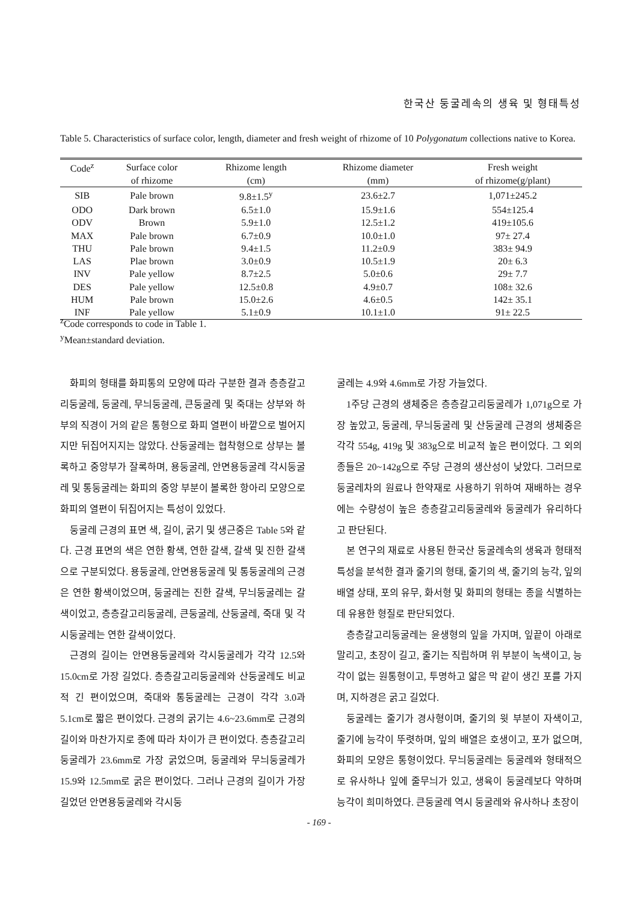한국산 둥굴레속의 생육 및 형태특성
Table 5. Characteristics of surface color, length, diameter and fresh weight of rhizome of 10 Polygonatum collections native to Korea.
| Code<sup>z</sup> | Surface color | Rhizome length | Rhizome diameter | Fresh weight |
| --- | --- | --- | --- | --- |
| | of rhizome | (cm) | (mm) | of rhizome(g/plant) |
| SIB | Pale brown | 9.8±1.5<sup>y</sup> | 23.6±2.7 | 1,071±245.2 |
| ODO | Dark brown | 6.5±1.0 | 15.9±1.6 | 554±125.4 |
| ODV | Brown | 5.9±1.0 | 12.5±1.2 | 419±105.6 |
| MAX | Pale brown | 6.7±0.9 | 10.0±1.0 | 97± 27.4 |
| THU | Pale brown | 9.4±1.5 | 11.2±0.9 | 383± 94.9 |
| LAS | Plae brown | 3.0±0.9 | 10.5±1.9 | 20± 6.3 |
| INV | Pale yellow | 8.7±2.5 | 5.0±0.6 | 29± 7.7 |
| DES | Pale yellow | 12.5±0.8 | 4.9±0.7 | 108± 32.6 |
| HUM | Pale brown | 15.0±2.6 | 4.6±0.5 | 142± 35.1 |
| INF | Pale yellow | 5.1±0.9 | 10.1±1.0 | 91± 22.5 |
<sup>z</sup> Code corresponds to code in Table 1.
<sup>y</sup> Mean±standard deviation.
화피의 형태를 화피통의 모양에 따라 구분한 결과 층층갈고리둥굴레, 둥굴레, 무늬둥굴레, 큰둥굴레 및 죽대는 상부와 하부의 직경이 거의 같은 통형으로 화피 열편이 바깥으로 벌어지지만 뒤집어지지는 않았다. 산둥굴레는 협착형으로 상부는 볼록하고 중앙부가 잘록하며, 용둥굴레, 안면용둥굴레 각시둥굴레 및 통둥굴레는 화피의 중앙 부분이 볼록한 항아리 모양으로 화피의 열편이 뒤집어지는 특성이 있었다.
둥굴레 근경의 표면 색, 길이, 굵기 및 생근중은 Table 5와 같다. 근경 표면의 색은 연한 황색, 연한 갈색, 갈색 및 진한 갈색으로 구분되었다. 용둥굴레, 안면용둥굴레 및 통둥굴레의 근경은 연한 황색이었으며, 둥굴레는 진한 갈색, 무늬둥굴레는 갈색이었고, 층층갈고리둥굴레, 큰둥굴레, 산둥굴레, 죽대 및 각시둥굴레는 연한 갈색이었다.
근경의 길이는 안면용둥굴레와 각시둥굴레가 각각 12.5와 15.0cm로 가장 길었다. 층층갈고리둥굴레와 산둥굴레도 비교적 긴 편이었으며, 죽대와 통둥굴레는 근경이 각각 3.0과 5.1cm로 짧은 편이었다. 근경의 굵기는 4.6~23.6mm로 근경의 길이와 마찬가지로 종에 따라 차이가 큰 편이었다. 층층갈고리둥굴레가 23.6mm로 가장 굵었으며, 둥굴레와 무늬둥굴레가 15.9와 12.5mm로 굵은 편이었다. 그러나 근경의 길이가 가장 길었던 안면용둥굴레와 각시둥
굴레는 4.9와 4.6mm로 가장 가늘었다.
1주당 근경의 생체중은 층층갈고리둥굴레가 1,071g으로 가장 높았고, 둥굴레, 무늬둥굴레 및 산둥굴레 근경의 생체중은 각각 554g, 419g 및 383g으로 비교적 높은 편이었다. 그 외의 종들은 20~142g으로 주당 근경의 생산성이 낮았다. 그러므로 둥굴레차의 원료나 한약재로 사용하기 위하여 재배하는 경우에는 수량성이 높은 층층갈고리둥굴레와 둥굴레가 유리하다고 판단된다.
본 연구의 재료로 사용된 한국산 둥굴레속의 생육과 형태적 특성을 분석한 결과 줄기의 형태, 줄기의 색, 줄기의 능각, 잎의 배열 상태, 포의 유무, 화서형 및 화피의 형태는 종을 식별하는 데 유용한 형질로 판단되었다.
층층갈고리둥굴레는 윤생형의 잎을 가지며, 잎끝이 아래로 말리고, 초장이 길고, 줄기는 직립하며 위 부분이 녹색이고, 능각이 없는 원통형이고, 투명하고 얇은 막 같이 생긴 포를 가지며, 지하경은 굵고 길었다.
둥굴레는 줄기가 경사형이며, 줄기의 윗 부분이 자색이고, 줄기에 능각이 뚜렷하며, 잎의 배열은 호생이고, 포가 없으며, 화피의 모양은 통형이었다. 무늬둥굴레는 둥굴레와 형태적으로 유사하나 잎에 줄무늬가 있고, 생육이 둥굴레보다 약하며 능각이 희미하였다. 큰둥굴레 역시 둥굴레와 유사하나 초장이
- 169 -